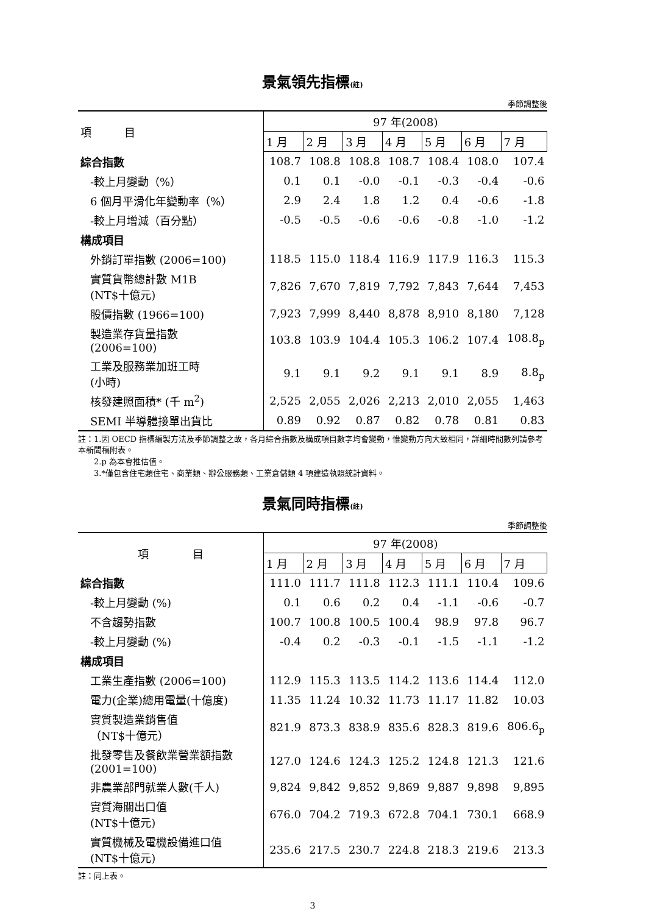景氣領先指標(註)
季節調整後
| 項 目 | 97 年(2008) | | | | | | |
| --- | --- | --- | --- | --- | --- | --- | --- |
| | 1 月 | 2 月 | 3 月 | 4 月 | 5 月 | 6 月 | 7 月 |
| 綜合指數 | 108.7 | 108.8 | 108.8 | 108.7 | 108.4 | 108.0 | 107.4 |
| -較上月變動（%） | 0.1 | 0.1 | -0.0 | -0.1 | -0.3 | -0.4 | -0.6 |
| 6 個月平滑化年變動率（%） | 2.9 | 2.4 | 1.8 | 1.2 | 0.4 | -0.6 | -1.8 |
| -較上月增減（百分點） | -0.5 | -0.5 | -0.6 | -0.6 | -0.8 | -1.0 | -1.2 |
| 構成項目 | | | | | | | |
| 外銷訂單指數 (2006=100) | 118.5 | 115.0 | 118.4 | 116.9 | 117.9 | 116.3 | 115.3 |
| 實質貨幣總計數 M1B (NT$十億元) | 7,826 | 7,670 | 7,819 | 7,792 | 7,843 | 7,644 | 7,453 |
| 股價指數 (1966=100) | 7,923 | 7,999 | 8,440 | 8,878 | 8,910 | 8,180 | 7,128 |
| 製造業存貨量指數 (2006=100) | 103.8 | 103.9 | 104.4 | 105.3 | 106.2 | 107.4 | 108.8<sub>p</sub> |
| 工業及服務業加班工時 (小時) | 9.1 | 9.1 | 9.2 | 9.1 | 9.1 | 8.9 | 8.8<sub>p</sub> |
| 核發建照面積* (千 m<sup>2</sup>) | 2,525 | 2,055 | 2,026 | 2,213 | 2,010 | 2,055 | 1,463 |
| SEMI 半導體接單出貨比 | 0.89 | 0.92 | 0.87 | 0.82 | 0.78 | 0.81 | 0.83 |
註：1.因 OECD 指標編製方法及季節調整之故，各月綜合指數及構成項目數字均會變動，惟變動方向大致相同，詳細時間數列請參考本新聞稿附表。
　　2.p 為本會推估值。
　　3.*僅包含住宅類住宅、商業類、辦公服務類、工業倉儲類 4 項建造執照統計資料。
景氣同時指標(註)
季節調整後
| 項 目 | 97 年(2008) | | | | | | |
| --- | --- | --- | --- | --- | --- | --- | --- |
| | 1 月 | 2 月 | 3 月 | 4 月 | 5 月 | 6 月 | 7 月 |
| 綜合指數 | 111.0 | 111.7 | 111.8 | 112.3 | 111.1 | 110.4 | 109.6 |
| -較上月變動 (%) | 0.1 | 0.6 | 0.2 | 0.4 | -1.1 | -0.6 | -0.7 |
| 不含趨勢指數 | 100.7 | 100.8 | 100.5 | 100.4 | 98.9 | 97.8 | 96.7 |
| -較上月變動 (%) | -0.4 | 0.2 | -0.3 | -0.1 | -1.5 | -1.1 | -1.2 |
| 構成項目 | | | | | | | |
| 工業生產指數 (2006=100) | 112.9 | 115.3 | 113.5 | 114.2 | 113.6 | 114.4 | 112.0 |
| 電力(企業)總用電量(十億度) | 11.35 | 11.24 | 10.32 | 11.73 | 11.17 | 11.82 | 10.03 |
| 實質製造業銷售值 （NT$十億元） | 821.9 | 873.3 | 838.9 | 835.6 | 828.3 | 819.6 | 806.6<sub>p</sub> |
| 批發零售及餐飲業營業額指數 (2001=100) | 127.0 | 124.6 | 124.3 | 125.2 | 124.8 | 121.3 | 121.6 |
| 非農業部門就業人數(千人) | 9,824 | 9,842 | 9,852 | 9,869 | 9,887 | 9,898 | 9,895 |
| 實質海關出口值 (NT$十億元) | 676.0 | 704.2 | 719.3 | 672.8 | 704.1 | 730.1 | 668.9 |
| 實質機械及電機設備進口值 (NT$十億元) | 235.6 | 217.5 | 230.7 | 224.8 | 218.3 | 219.6 | 213.3 |
註：同上表。
3